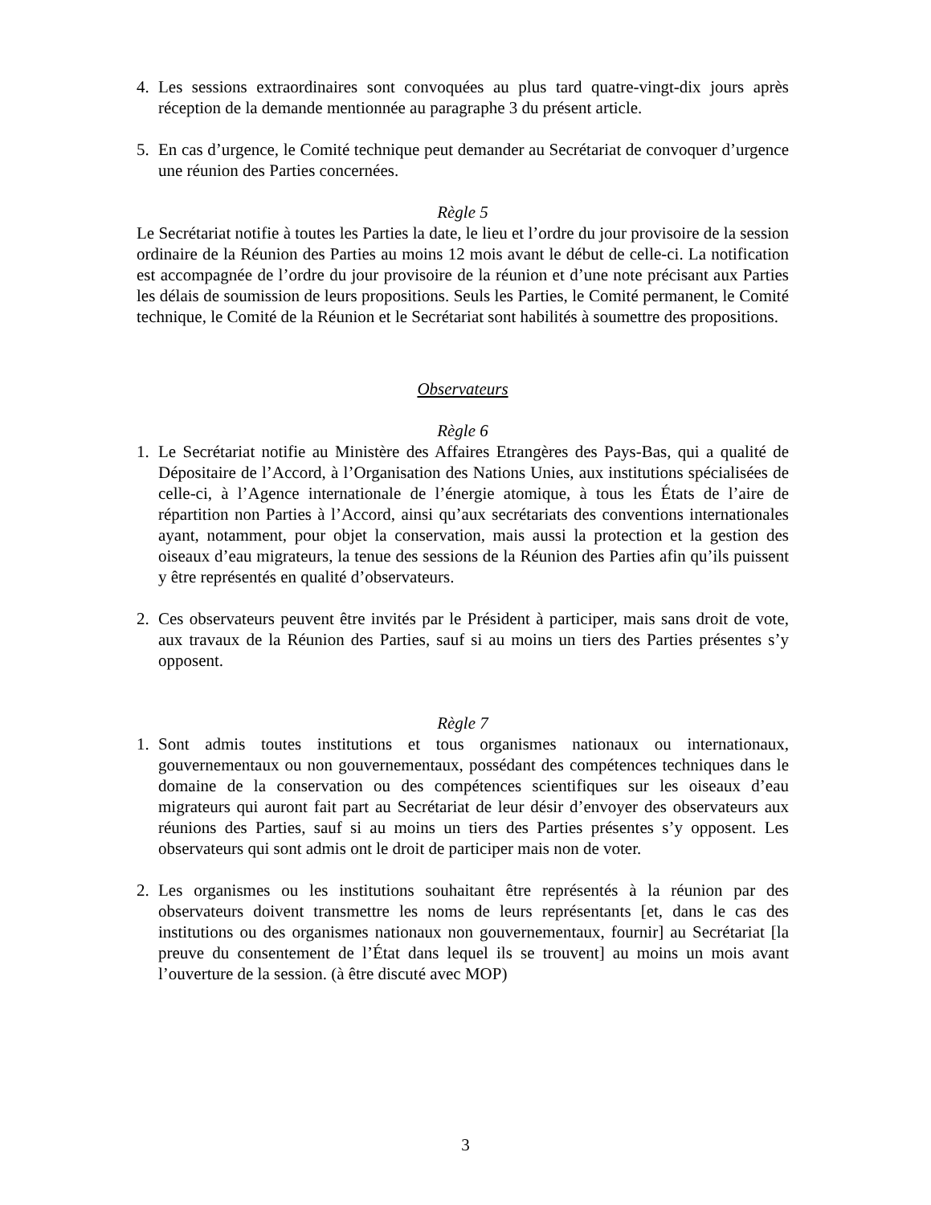4. Les sessions extraordinaires sont convoquées au plus tard quatre-vingt-dix jours après réception de la demande mentionnée au paragraphe 3 du présent article.
5. En cas d’urgence, le Comité technique peut demander au Secrétariat de convoquer d’urgence une réunion des Parties concernées.
Règle 5
Le Secrétariat notifie à toutes les Parties la date, le lieu et l’ordre du jour provisoire de la session ordinaire de la Réunion des Parties au moins 12 mois avant le début de celle-ci. La notification est accompagnée de l’ordre du jour provisoire de la réunion et d’une note précisant aux Parties les délais de soumission de leurs propositions. Seuls les Parties, le Comité permanent, le Comité technique, le Comité de la Réunion et le Secrétariat sont habilités à soumettre des propositions.
Observateurs
Règle 6
1. Le Secrétariat notifie au Ministère des Affaires Etrangères des Pays-Bas, qui a qualité de Dépositaire de l’Accord, à l’Organisation des Nations Unies, aux institutions spécialisées de celle-ci, à l’Agence internationale de l’énergie atomique, à tous les États de l’aire de répartition non Parties à l’Accord, ainsi qu’aux secrétariats des conventions internationales ayant, notamment, pour objet la conservation, mais aussi la protection et la gestion des oiseaux d’eau migrateurs, la tenue des sessions de la Réunion des Parties afin qu’ils puissent y être représentés en qualité d’observateurs.
2. Ces observateurs peuvent être invités par le Président à participer, mais sans droit de vote, aux travaux de la Réunion des Parties, sauf si au moins un tiers des Parties présentes s’y opposent.
Règle 7
1. Sont admis toutes institutions et tous organismes nationaux ou internationaux, gouvernementaux ou non gouvernementaux, possédant des compétences techniques dans le domaine de la conservation ou des compétences scientifiques sur les oiseaux d’eau migrateurs qui auront fait part au Secrétariat de leur désir d’envoyer des observateurs aux réunions des Parties, sauf si au moins un tiers des Parties présentes s’y opposent. Les observateurs qui sont admis ont le droit de participer mais non de voter.
2. Les organismes ou les institutions souhaitant être représentés à la réunion par des observateurs doivent transmettre les noms de leurs représentants [et, dans le cas des institutions ou des organismes nationaux non gouvernementaux, fournir] au Secrétariat [la preuve du consentement de l’État dans lequel ils se trouvent] au moins un mois avant l’ouverture de la session. (à être discuté avec MOP)
3